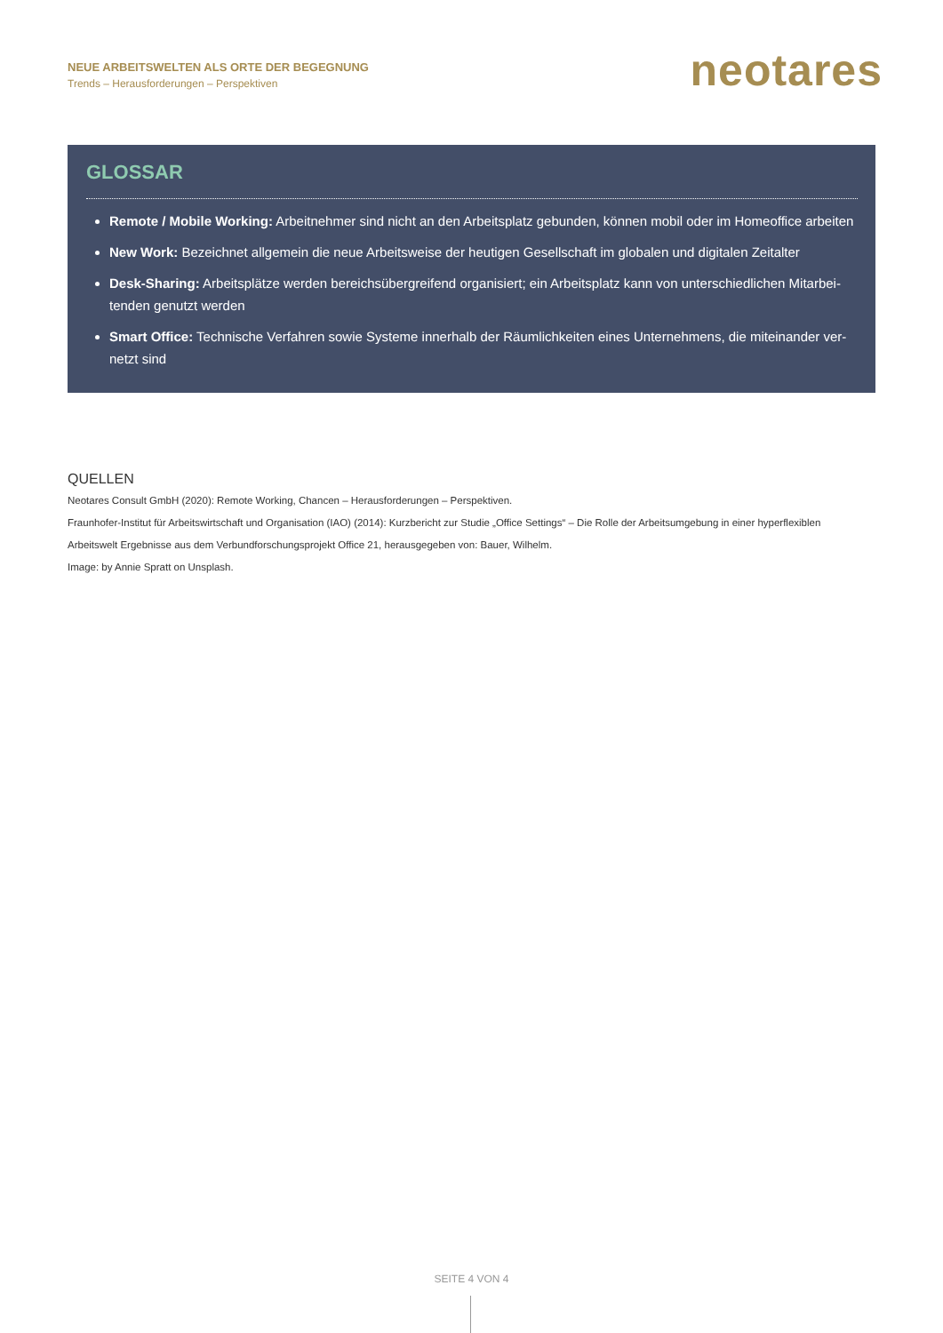NEUE ARBEITSWELTEN ALS ORTE DER BEGEGNUNG
Trends – Herausforderungen – Perspektiven
neotares
GLOSSAR
Remote / Mobile Working: Arbeitnehmer sind nicht an den Arbeitsplatz gebunden, können mobil oder im Homeoffice arbeiten
New Work: Bezeichnet allgemein die neue Arbeitsweise der heutigen Gesellschaft im globalen und digitalen Zeitalter
Desk-Sharing: Arbeitsplätze werden bereichsübergreifend organisiert; ein Arbeitsplatz kann von unterschiedlichen Mitarbei­tenden genutzt werden
Smart Office: Technische Verfahren sowie Systeme innerhalb der Räumlichkeiten eines Unternehmens, die miteinander ver­netzt sind
QUELLEN
Neotares Consult GmbH (2020): Remote Working, Chancen – Herausforderungen – Perspektiven.
Fraunhofer-Institut für Arbeitswirtschaft und Organisation (IAO) (2014): Kurzbericht zur Studie „Office Settings“ – Die Rolle der Arbeitsumgebung in einer hyperflexiblen Arbeitswelt Ergebnisse aus dem Verbundforschungsprojekt Office 21, herausgegeben von: Bauer, Wilhelm.
Image: by Annie Spratt on Unsplash.
SEITE 4 VON 4